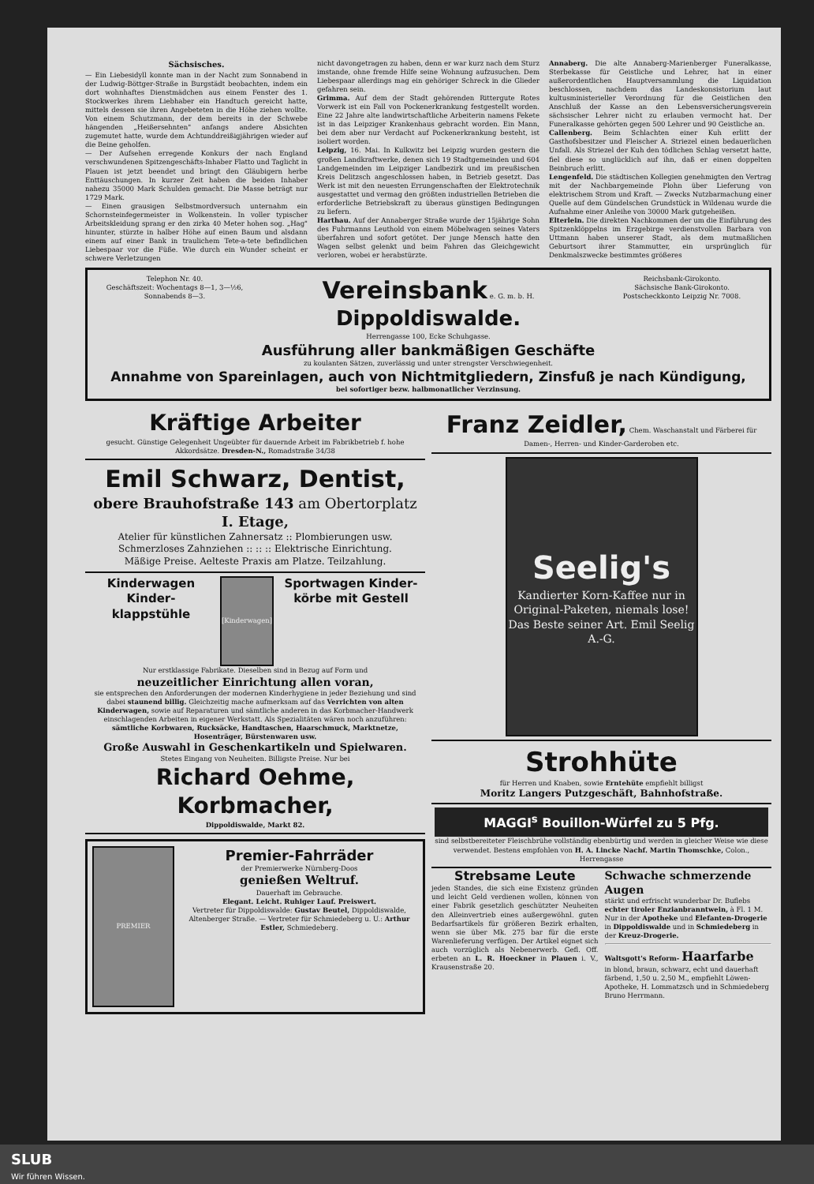Sächsisches.
— Ein Liebesidyll konnte man in der Nacht zum Sonnabend in der Ludwig-Böttger-Straße in Burgstädt beobachten, indem ein dort wohnhaftes Dienstmädchen aus einem Fenster des 1. Stockwerkes ihrem Liebhaber ein Handtuch gereicht hatte, mittels dessen sie ihren Angebeteten in die Höhe ziehen wollte. Von einem Schutzmann, der dem bereits in der Schwebe hängenden „Heißersehnten" anfangs andere Absichten zugemutet hatte, wurde dem Achtunddreißigjährigen wieder auf die Beine geholfen.
— Der Aufsehen erregende Konkurs der nach England verschwundenen Spitzengeschäfts-Inhaber Flatto und Taglicht in Plauen ist jetzt beendet und bringt den Gläubigern herbe Enttäuschungen. In kurzer Zeit haben die beiden Inhaber nahezu 35000 Mark Schulden gemacht. Die Masse beträgt nur 1729 Mark.
— Einen grausigen Selbstmordversuch unternahm ein Schornsteinfegermeister in Wolkenstein. In voller typischer Arbeitskleidung sprang er den zirka 40 Meter hohen sog. „Hag" hinunter, stürzte in halber Höhe auf einen Baum und alsdann einem auf einer Bank in traulichem Tete-a-tete befindlichen Liebespaar vor die Füße. Wie durch ein Wunder scheint er schwere Verletzungen
nicht davongetragen zu haben, denn er war kurz nach dem Sturz imstande, ohne fremde Hilfe seine Wohnung aufzusuchen. Dem Liebespaar allerdings mag ein gehöriger Schreck in die Glieder gefahren sein.
Grimma. Auf dem der Stadt gehörenden Rittergute Rotes Vorwerk ist ein Fall von Pockenerkrankung festgestellt worden. Eine 22 Jahre alte landwirtschaftliche Arbeiterin namens Fekete ist in das Leipziger Krankenhaus gebracht worden. Ein Mann, bei dem aber nur Verdacht auf Pockenerkrankung besteht, ist isoliert worden.
Leipzig, 16. Mai. In Kulkwitz bei Leipzig wurden gestern die großen Landkraftwerke, denen sich 19 Stadtgemeinden und 604 Landgemeinden im Leipziger Landbezirk und im preußischen Kreis Delitzsch angeschlossen haben, in Betrieb gesetzt. Das Werk ist mit den neuesten Errungenschaften der Elektrotechnik ausgestattet und vermag den größten industriellen Betrieben die erforderliche Betriebskraft zu überaus günstigen Bedingungen zu liefern.
Harthau. Auf der Annaberger Straße wurde der 15jährige Sohn des Fuhrmanns Leuthold von einem Möbelwagen seines Vaters überfahren und sofort getötet. Der junge Mensch hatte den Wagen selbst gelenkt und beim Fahren das Gleichgewicht verloren, wobei er herabstürzte.
Annaberg. Die alte Annaberg-Marienberger Funeralkasse, Sterbekasse für Geistliche und Lehrer, hat in einer außerordentlichen Hauptversammlung die Liquidation beschlossen, nachdem das Landeskonsistorium laut kultusministerieller Verordnung für die Geistlichen den Anschluß der Kasse an den Lebensversicherungsverein sächsischer Lehrer nicht zu erlauben vermocht hat. Der Funeralkasse gehörten gegen 500 Lehrer und 90 Geistliche an.
Callenberg. Beim Schlachten einer Kuh erlitt der Gasthofsbesitzer und Fleischer A. Striezel einen bedauerlichen Unfall. Als Striezel der Kuh den tödlichen Schlag versetzt hatte, fiel diese so unglücklich auf ihn, daß er einen doppelten Beinbruch erlitt.
Lengenfeld. Die städtischen Kollegien genehmigten den Vertrag mit der Nachbargemeinde Plohn über Lieferung von elektrischem Strom und Kraft. — Zwecks Nutzbarmachung einer Quelle auf dem Gündelschen Grundstück in Wildenau wurde die Aufnahme einer Anleihe von 30000 Mark gutgeheißen.
Elterlein. Die direkten Nachkommen der um die Einführung des Spitzenklöppelns im Erzgebirge verdienstvollen Barbara von Uttmann haben unserer Stadt, als dem mutmaßlichen Geburtsort ihrer Stammutter, ein ursprünglich für Denkmalszwecke bestimmtes größeres
Telephon Nr. 40.
Geschäftszeit: Wochentags 8—1, 3—½6, Sonnabends 8—3.
Vereinsbank e. G. m. b. H. Dippoldiswalde.
Herrengasse 100, Ecke Schuhgasse.
Reichsbank-Girokonto.
Sächsische Bank-Girokonto.
Postscheckkonto Leipzig Nr. 7008.
Ausführung aller bankmäßigen Geschäfte
zu koulanten Sätzen, zuverlässig und unter strengster Verschwiegenheit.
Annahme von Spareinlagen, auch von Nichtmitgliedern, Zinsfuß je nach Kündigung,
bei sofortiger bezw. halbmonatlicher Verzinsung.
Kräftige Arbeiter
gesucht. Günstige Gelegenheit Ungeübter für dauernde Arbeit im Fabrikbetrieb f. hohe Akkordsätze. Dresden-N., Romadstraße 34/38
Emil Schwarz, Dentist,
obere Brauhofstraße 143 am Obertorplatz I. Etage,
Atelier für künstlichen Zahnersatz :: Plombierungen usw.
Schmerzloses Zahnziehen :: :: :: Elektrische Einrichtung.
Mäßige Preise. Aelteste Praxis am Platze. Teilzahlung.
Kinderwagen Kinder-klappstühle
[Kinderwagen]
Sportwagen Kinder-körbe mit Gestell
Nur erstklassige Fabrikate. Dieselben sind in Bezug auf Form und
neuzeitlicher Einrichtung allen voran,
sie entsprechen den Anforderungen der modernen Kinderhygiene in jeder Beziehung und sind dabei staunend billig. Gleichzeitig mache aufmerksam auf das Verrichten von alten Kinderwagen, sowie auf Reparaturen und sämtliche anderen in das Korbmacher-Handwerk einschlagenden Arbeiten in eigener Werkstatt. Als Spezialitäten wären noch anzuführen:
sämtliche Korbwaren, Rucksäcke, Handtaschen, Haarschmuck, Marktnetze, Hosenträger, Bürstenwaren usw.
Große Auswahl in Geschenkartikeln und Spielwaren.
Stetes Eingang von Neuheiten. Billigste Preise. Nur bei
Richard Oehme, Korbmacher,
Dippoldiswalde, Markt 82.
PREMIER
Premier-Fahrräder
der Premierwerke Nürnberg-Doos
genießen Weltruf.
Dauerhaft im Gebrauche.
Elegant. Leicht. Ruhiger Lauf. Preiswert.
Vertreter für Dippoldiswalde: Gustav Beutel, Dippoldiswalde, Altenberger Straße. — Vertreter für Schmiedeberg u. U.: Arthur Estler, Schmiedeberg.
Franz Zeidler, Chem. Waschanstalt und Färberei für Damen-, Herren- und Kinder-Garderoben etc.
Seelig's
Kandierter Korn-Kaffee nur in Original-Paketen, niemals lose! Das Beste seiner Art. Emil Seelig A.-G.
Strohhüte
für Herren und Knaben, sowie Erntehüte empfiehlt billigst
Moritz Langers Putzgeschäft, Bahnhofstraße.
MAGGI<sup>s</sup> Bouillon-Würfel zu 5 Pfg.
sind selbstbereiteter Fleischbrühe vollständig ebenbürtig und werden in gleicher Weise wie diese verwendet. Bestens empfohlen von H. A. Lincke Nachf. Martin Thomschke, Colon., Herrengasse
Strebsame Leute
jeden Standes, die sich eine Existenz gründen und leicht Geld verdienen wollen, können von einer Fabrik gesetzlich geschützter Neuheiten den Alleinvertrieb eines außergewöhnl. guten Bedarfsartikels für größeren Bezirk erhalten, wenn sie über Mk. 275 bar für die erste Warenlieferung verfügen. Der Artikel eignet sich auch vorzüglich als Nebenerwerb. Gefl. Off. erbeten an L. R. Hoeckner in Plauen i. V., Krausenstraße 20.
Schwache schmerzende Augen
stärkt und erfrischt wunderbar Dr. Buflebs echter tiroler Enzianbranntwein, à Fl. 1 M. Nur in der Apotheke und Elefanten-Drogerie in Dippoldiswalde und in Schmiedeberg in der Kreuz-Drogerie.
Waltsgott's Reform- Haarfarbe
in blond, braun, schwarz, echt und dauerhaft färbend, 1,50 u. 2,50 M., empfiehlt Löwen-Apotheke, H. Lommatzsch und in Schmiedeberg Bruno Herrmann.
SLUB
Wir führen Wissen.